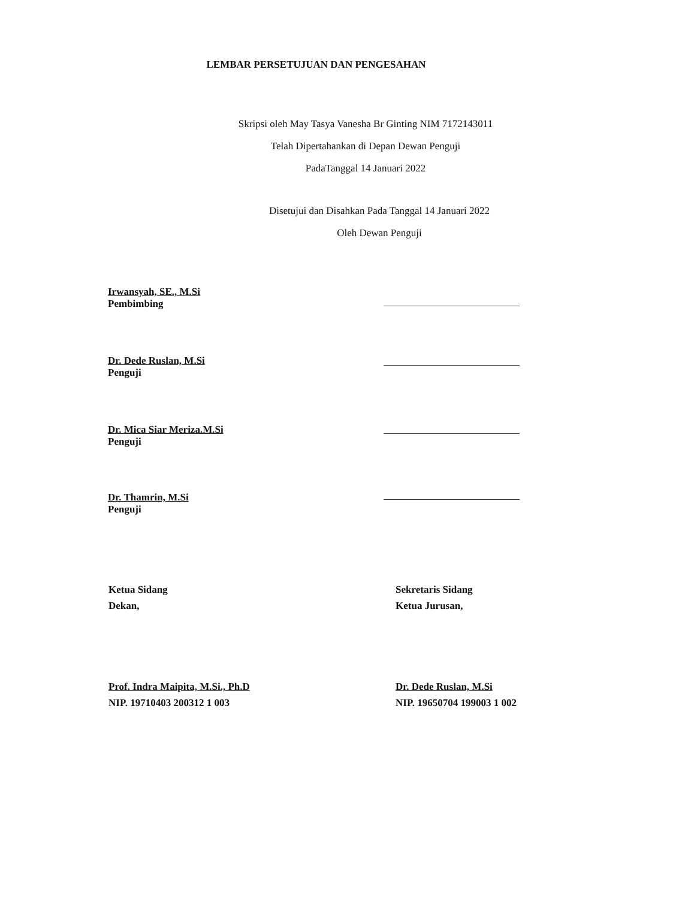LEMBAR PERSETUJUAN DAN PENGESAHAN
Skripsi oleh May Tasya Vanesha Br Ginting NIM 7172143011
Telah Dipertahankan di Depan Dewan Penguji
PadaTanggal 14 Januari 2022
Disetujui dan Disahkan Pada Tanggal 14 Januari 2022
Oleh Dewan Penguji
Irwansyah, SE., M.Si
Pembimbing
Dr. Dede Ruslan, M.Si
Penguji
Dr. Mica Siar Meriza.M.Si
Penguji
Dr. Thamrin, M.Si
Penguji
Ketua Sidang
Dekan,
Prof. Indra Maipita, M.Si., Ph.D
NIP. 19710403 200312 1 003
Sekretaris Sidang
Ketua Jurusan,
Dr. Dede Ruslan, M.Si
NIP. 19650704 199003 1 002